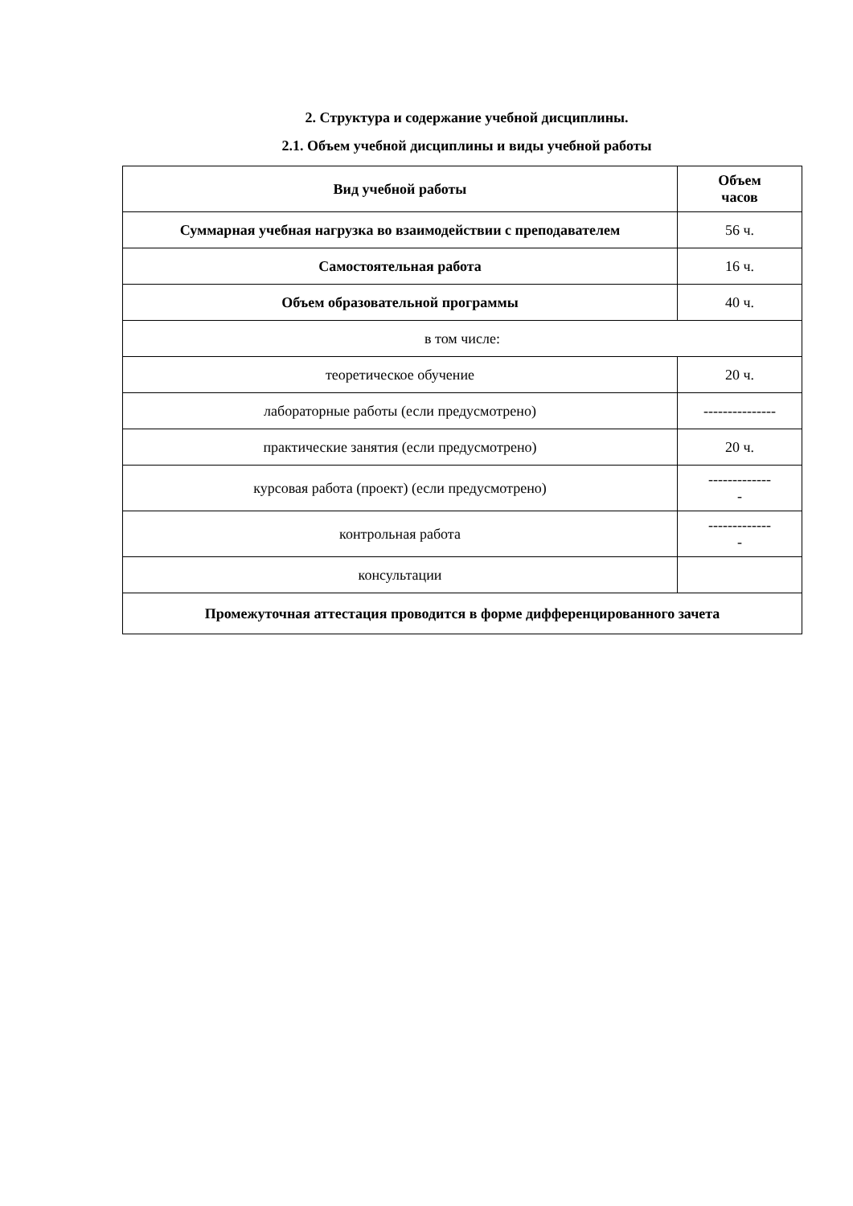2. Структура и содержание учебной дисциплины.
2.1. Объем учебной дисциплины и виды учебной работы
| Вид учебной работы | Объем часов |
| --- | --- |
| Суммарная учебная нагрузка во взаимодействии с преподавателем | 56 ч. |
| Самостоятельная работа | 16 ч. |
| Объем образовательной программы | 40 ч. |
| в том числе: | |
| теоретическое обучение | 20 ч. |
| лабораторные работы (если предусмотрено) | --------------- |
| практические занятия (если предусмотрено) | 20 ч. |
| курсовая работа (проект) (если предусмотрено) | ------------- - |
| контрольная работа | ------------- - |
| консультации | |
| Промежуточная аттестация проводится в форме дифференцированного зачета | |